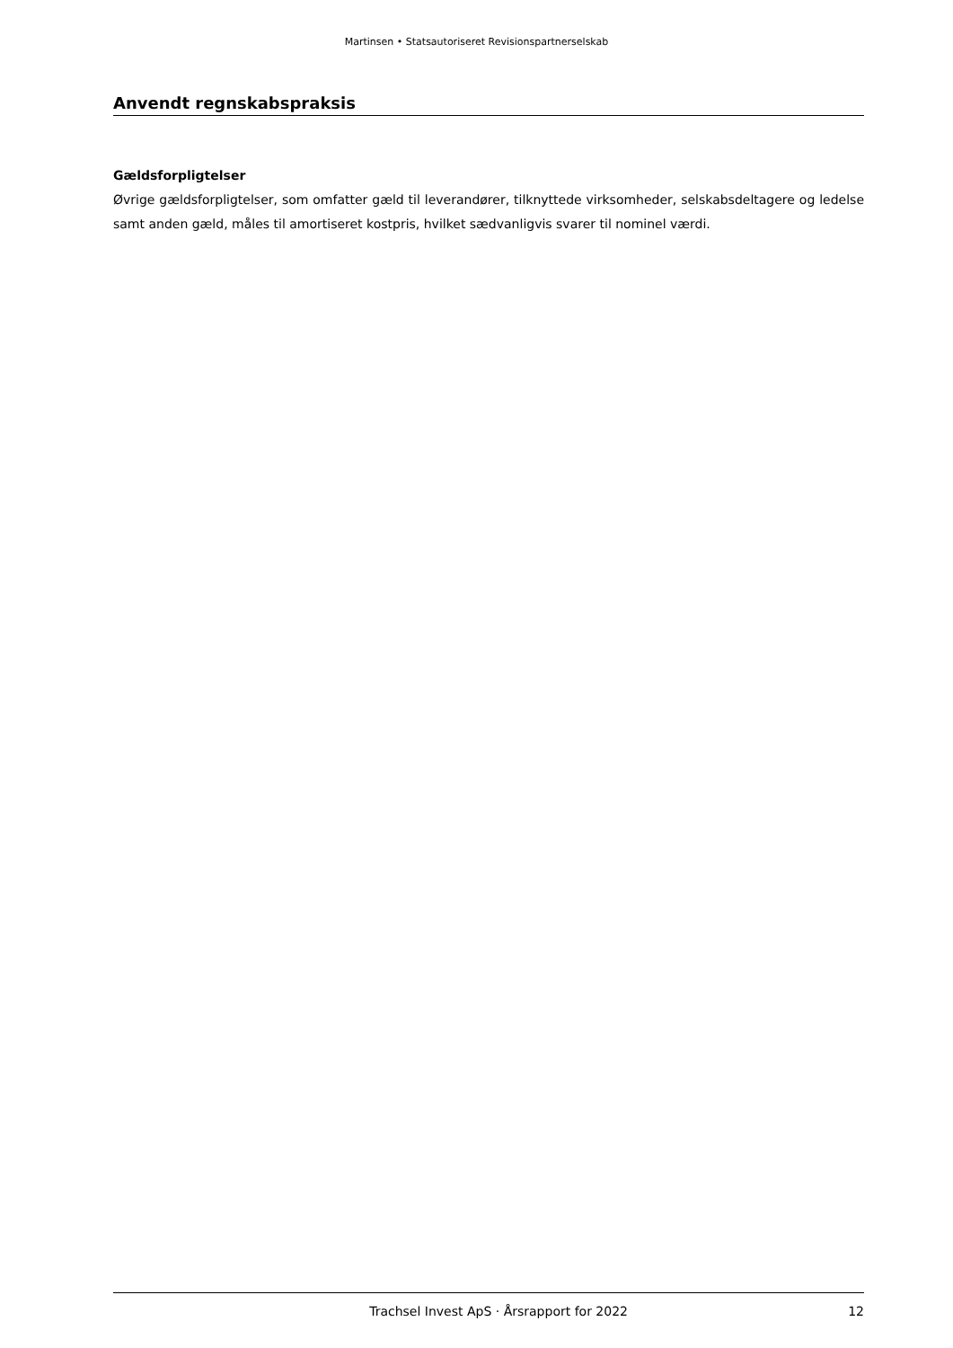Martinsen • Statsautoriseret Revisionspartnerselskab
Anvendt regnskabspraksis
Gældsforpligtelser
Øvrige gældsforpligtelser, som omfatter gæld til leverandører, tilknyttede virksomheder, selskabs­deltagere og ledelse samt anden gæld, måles til amortiseret kostpris, hvilket sædvanligvis svarer til no­minel værdi.
Trachsel Invest ApS · Årsrapport for 2022 12